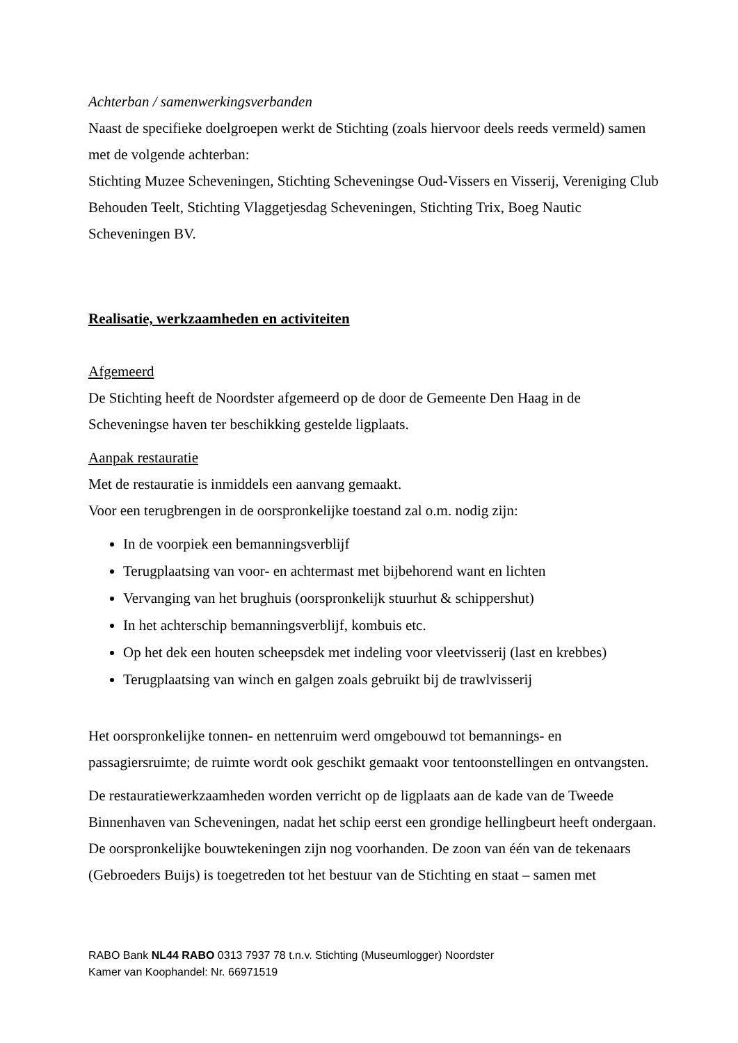Achterban / samenwerkingsverbanden
Naast de specifieke doelgroepen werkt de Stichting (zoals hiervoor deels reeds vermeld) samen met de volgende achterban:
Stichting Muzee Scheveningen, Stichting Scheveningse Oud-Vissers en Visserij, Vereniging Club Behouden Teelt, Stichting Vlaggetjesdag Scheveningen, Stichting Trix, Boeg Nautic Scheveningen BV.
Realisatie, werkzaamheden en activiteiten
Afgemeerd
De Stichting heeft de Noordster afgemeerd op de door de Gemeente Den Haag in de Scheveningse haven ter beschikking gestelde ligplaats.
Aanpak restauratie
Met de restauratie is inmiddels een aanvang gemaakt.
Voor een terugbrengen in de oorspronkelijke toestand zal o.m. nodig zijn:
In de voorpiek een bemanningsverblijf
Terugplaatsing van voor- en achtermast met bijbehorend want en lichten
Vervanging van het brughuis (oorspronkelijk stuurhut & schippershut)
In het achterschip bemanningsverblijf, kombuis etc.
Op het dek een houten scheepsdek met indeling voor vleetvisserij (last en krebbes)
Terugplaatsing van winch en galgen zoals gebruikt bij de trawlvisserij
Het oorspronkelijke tonnen- en nettenruim werd omgebouwd tot bemannings- en passagiersruimte; de ruimte wordt ook geschikt gemaakt voor tentoonstellingen en ontvangsten.
De restauratiewerkzaamheden worden verricht op de ligplaats aan de kade van de Tweede Binnenhaven van Scheveningen, nadat het schip eerst een grondige hellingbeurt heeft ondergaan.
De oorspronkelijke bouwtekeningen zijn nog voorhanden. De zoon van één van de tekenaars (Gebroeders Buijs) is toegetreden tot het bestuur van de Stichting en staat – samen met
RABO Bank NL44 RABO 0313 7937 78 t.n.v. Stichting (Museumlogger) Noordster
Kamer van Koophandel: Nr. 66971519